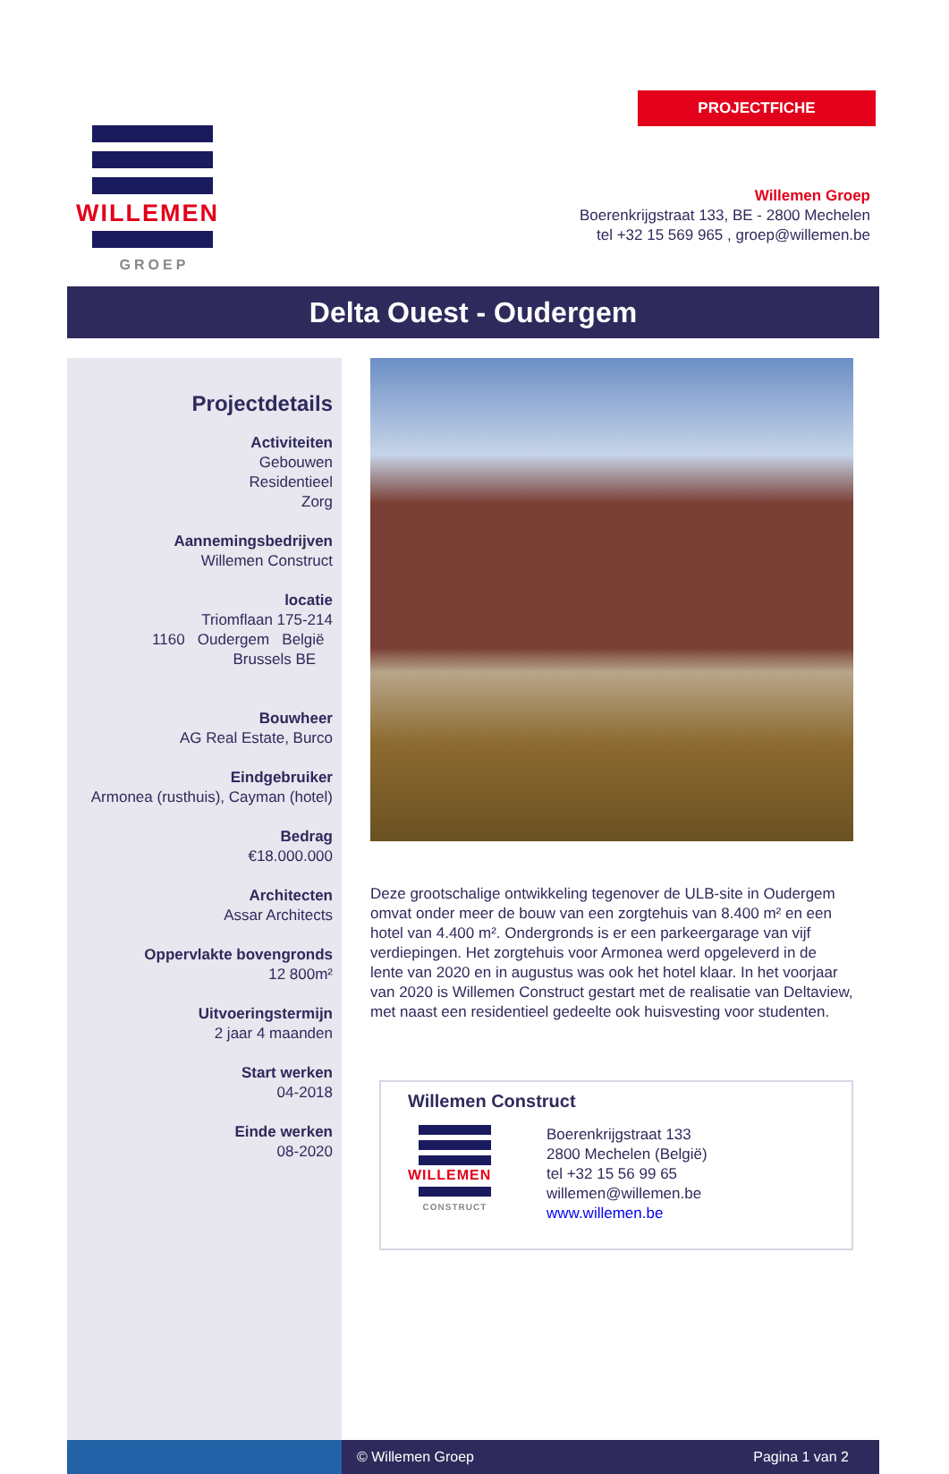PROJECTFICHE
WILLEMEN
GROEP
Willemen Groep
Boerenkrijgstraat 133, BE - 2800 Mechelen
tel +32 15 569 965 , groep@willemen.be
Delta Ouest - Oudergem
Projectdetails
Activiteiten
Gebouwen
Residentieel
Zorg
Aannemingsbedrijven
Willemen Construct
locatie
Triomflaan 175-214
1160 Oudergem België
Brussels BE
Bouwheer
AG Real Estate, Burco
Eindgebruiker
Armonea (rusthuis), Cayman (hotel)
Bedrag
€18.000.000
Architecten
Assar Architects
Oppervlakte bovengronds
12 800m²
Uitvoeringstermijn
2 jaar 4 maanden
Start werken
04-2018
Einde werken
08-2020
Deze grootschalige ontwikkeling tegenover de ULB-site in Oudergem omvat onder meer de bouw van een zorgtehuis van 8.400 m² en een hotel van 4.400 m². Ondergronds is er een parkeergarage van vijf verdiepingen. Het zorgtehuis voor Armonea werd opgeleverd in de lente van 2020 en in augustus was ook het hotel klaar. In het voorjaar van 2020 is Willemen Construct gestart met de realisatie van Deltaview, met naast een residentieel gedeelte ook huisvesting voor studenten.
Willemen Construct
WILLEMEN
CONSTRUCT
Boerenkrijgstraat 133
2800 Mechelen (België)
tel +32 15 56 99 65
willemen@willemen.be
www.willemen.be
© Willemen Groep Pagina 1 van 2